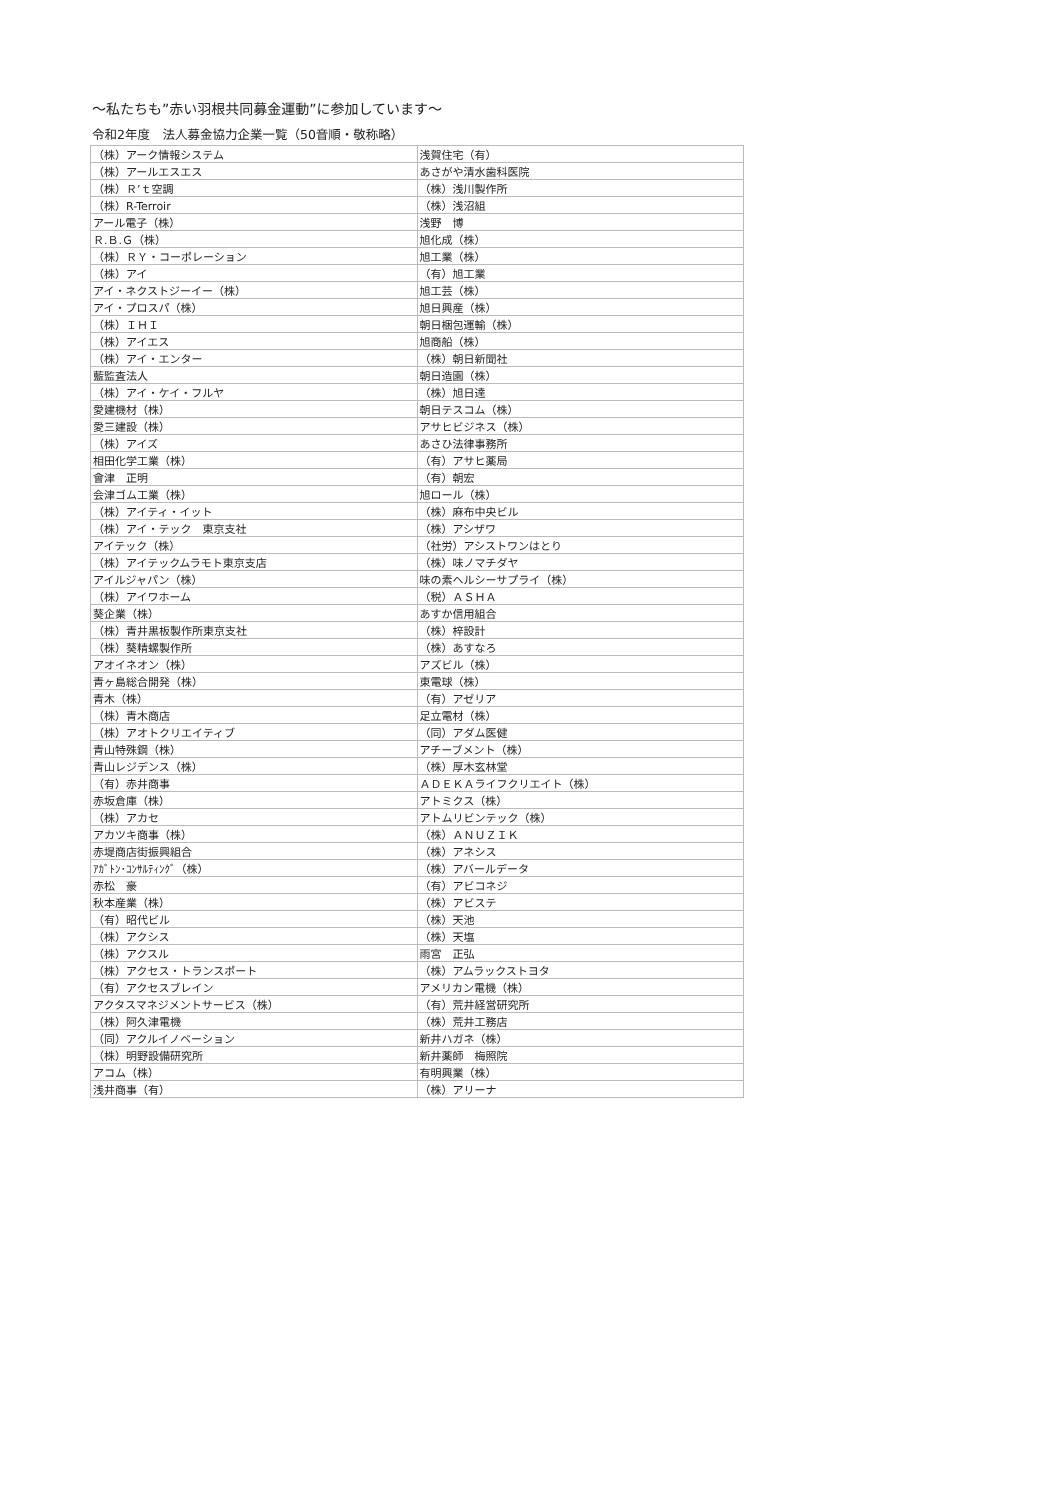～私たちも”赤い羽根共同募金運動”に参加しています～
令和2年度　法人募金協力企業一覧（50音順・敬称略）
| （株）アーク情報システム | 浅賀住宅（有） |
| （株）アールエスエス | あさがや清水歯科医院 |
| （株）Ｒ’ｔ空調 | （株）浅川製作所 |
| （株）R-Terroir | （株）浅沼組 |
| アール電子（株） | 浅野 博 |
| Ｒ.Ｂ.Ｇ（株） | 旭化成（株） |
| （株）ＲＹ・コーポレーション | 旭工業（株） |
| （株）アイ | （有）旭工業 |
| アイ・ネクストジーイー（株） | 旭工芸（株） |
| アイ・プロスパ（株） | 旭日興産（株） |
| （株）ＩＨＩ | 朝日梱包運輸（株） |
| （株）アイエス | 旭商船（株） |
| （株）アイ・エンター | （株）朝日新聞社 |
| 藍監査法人 | 朝日造園（株） |
| （株）アイ・ケイ・フルヤ | （株）旭日達 |
| 愛建機材（株） | 朝日テスコム（株） |
| 愛三建設（株） | アサヒビジネス（株） |
| （株）アイズ | あさひ法律事務所 |
| 相田化学工業（株） | （有）アサヒ薬局 |
| 會津 正明 | （有）朝宏 |
| 会津ゴム工業（株） | 旭ロール（株） |
| （株）アイティ・イット | （株）麻布中央ビル |
| （株）アイ・テック 東京支社 | （株）アシザワ |
| アイテック（株） | （社労）アシストワンはとり |
| （株）アイテックムラモト東京支店 | （株）味ノマチダヤ |
| アイルジャパン（株） | 味の素ヘルシーサプライ（株） |
| （株）アイワホーム | （税）ＡＳＨＡ |
| 葵企業（株） | あすか信用組合 |
| （株）青井黒板製作所東京支社 | （株）梓設計 |
| （株）葵精螺製作所 | （株）あすなろ |
| アオイネオン（株） | アズビル（株） |
| 青ヶ島総合開発（株） | 東電球（株） |
| 青木（株） | （有）アゼリア |
| （株）青木商店 | 足立電材（株） |
| （株）アオトクリエイティブ | （同）アダム医健 |
| 青山特殊鋼（株） | アチーブメント（株） |
| 青山レジデンス（株） | （株）厚木玄林堂 |
| （有）赤井商事 | ＡＤＥＫＡライフクリエイト（株） |
| 赤坂倉庫（株） | アトミクス（株） |
| （株）アカセ | アトムリビンテック（株） |
| アカツキ商事（株） | （株）ＡＮＵＺＩＫ |
| 赤堤商店街振興組合 | （株）アネシス |
| ｱｶﾞﾄﾝ･ｺﾝｻﾙﾃｨﾝｸﾞ（株） | （株）アバールデータ |
| 赤松 豪 | （有）アビコネジ |
| 秋本産業（株） | （株）アビステ |
| （有）昭代ビル | （株）天池 |
| （株）アクシス | （株）天塩 |
| （株）アクスル | 雨宮 正弘 |
| （株）アクセス・トランスポート | （株）アムラックストヨタ |
| （有）アクセスブレイン | アメリカン電機（株） |
| アクタスマネジメントサービス（株） | （有）荒井経営研究所 |
| （株）阿久津電機 | （株）荒井工務店 |
| （同）アクルイノベーション | 新井ハガネ（株） |
| （株）明野設備研究所 | 新井薬師 梅照院 |
| アコム（株） | 有明興業（株） |
| 浅井商事（有） | （株）アリーナ |